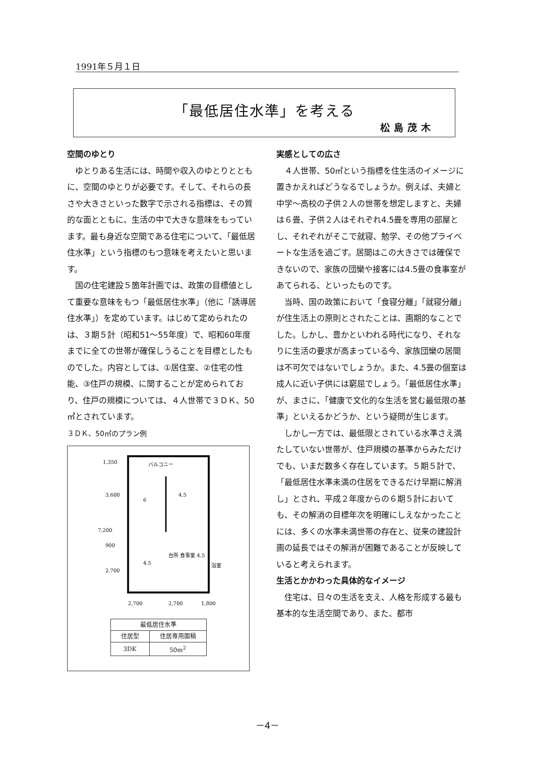1991年５月１日
「最低居住水準」を考える
松島茂木
空間のゆとり
ゆとりある生活には、時間や収入のゆとりとともに、空間のゆとりが必要です。そして、それらの長さや大きさといった数字で示される指標は、その質的な面とともに、生活の中で大きな意味をもっています。最も身近な空間である住宅について、「最低居住水準」という指標のもつ意味を考えたいと思います。
国の住宅建設５箇年計画では、政策の目標値として重要な意味をもつ「最低居住水準」（他に「誘導居住水準」）を定めています。はじめて定められたのは、３期５計（昭和51～55年度）で、昭和60年度までに全ての世帯が確保しうることを目標としたものでした。内容としては、①居住室、②住宅の性能、③住戸の規模、に関することが定められており、住戸の規模については、４人世帯で３ＤＫ、50㎡とされています。
３ＤＫ、50㎡のプラン例
バルコニー
6
4.5
4.5
台所 食事室 4.5
浴室
2,700
2,700
1,800
3,600
900
2,700
7,200
1,350
| 最低居住水準 | |
| 住居型 | 住居専用面積 |
| 3DK | 50m<sup>2</sup> |
実感としての広さ
４人世帯、50㎡という指標を住生活のイメージに置きかえればどうなるでしょうか。例えば、夫婦と中学～高校の子供２人の世帯を想定しますと、夫婦は６畳、子供２人はそれぞれ4.5畳を専用の部屋とし、それぞれがそこで就寝、勉学、その他プライベートな生活を過ごす。居間はこの大きさでは確保できないので、家族の団欒や接客には4.5畳の食事室があてられる、といったものです。
当時、国の政策において「食寝分離」「就寝分離」が住生活上の原則とされたことは、画期的なことでした。しかし、豊かといわれる時代になり、それなりに生活の要求が高まっている今、家族団欒の居間は不可欠ではないでしょうか。また、4.5畳の個室は成人に近い子供には窮屈でしょう。「最低居住水準」が、まさに、「健康で文化的な生活を営む最低限の基準」といえるかどうか、という疑問が生じます。
しかし一方では、最低限とされている水準さえ満たしていない世帯が、住戸規模の基準からみただけでも、いまだ数多く存在しています。５期５計で、「最低居住水準未満の住居をできるだけ早期に解消し」とされ、平成２年度からの６期５計においても、その解消の目標年次を明確にしえなかったことには、多くの水準未満世帯の存在と、従来の建設計画の延長ではその解消が困難であることが反映していると考えられます。
生活とかかわった具体的なイメージ
住宅は、日々の生活を支え、人格を形成する最も基本的な生活空間であり、また、都市
－4－